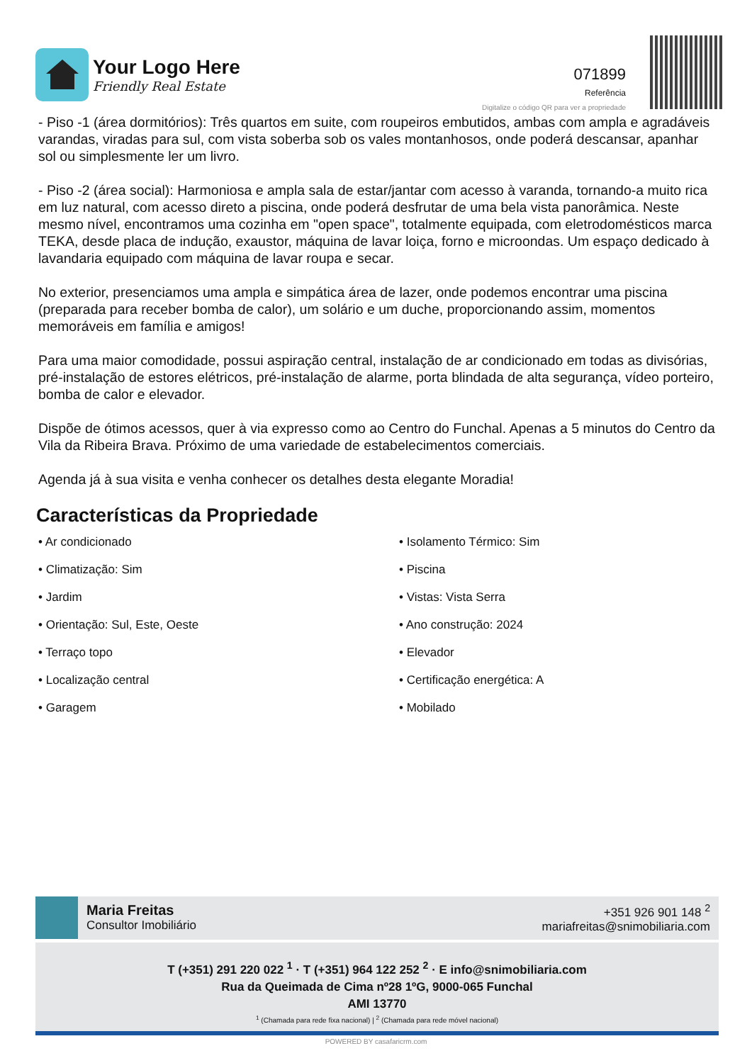Your Logo Here
Friendly Real Estate
071899
Referência
Digitalize o código QR para ver a propriedade
- Piso -1 (área dormitórios): Três quartos em suite, com roupeiros embutidos, ambas com ampla e agradáveis varandas, viradas para sul, com vista soberba sob os vales montanhosos, onde poderá descansar, apanhar sol ou simplesmente ler um livro.
- Piso -2 (área social): Harmoniosa e ampla sala de estar/jantar com acesso à varanda, tornando-a muito rica em luz natural, com acesso direto a piscina, onde poderá desfrutar de uma bela vista panorâmica. Neste mesmo nível, encontramos uma cozinha em "open space", totalmente equipada, com eletrodomésticos marca TEKA, desde placa de indução, exaustor, máquina de lavar loiça, forno e microondas. Um espaço dedicado à lavandaria equipado com máquina de lavar roupa e secar.
No exterior, presenciamos uma ampla e simpática área de lazer, onde podemos encontrar uma piscina (preparada para receber bomba de calor), um solário e um duche, proporcionando assim, momentos memoráveis em família e amigos!
Para uma maior comodidade, possui aspiração central, instalação de ar condicionado em todas as divisórias, pré-instalação de estores elétricos, pré-instalação de alarme, porta blindada de alta segurança, vídeo porteiro, bomba de calor e elevador.
Dispõe de ótimos acessos, quer à via expresso como ao Centro do Funchal. Apenas a 5 minutos do Centro da Vila da Ribeira Brava. Próximo de uma variedade de estabelecimentos comerciais.
Agenda já à sua visita e venha conhecer os detalhes desta elegante Moradia!
Características da Propriedade
• Ar condicionado
• Isolamento Térmico: Sim
• Climatização: Sim
• Piscina
• Jardim
• Vistas: Vista Serra
• Orientação: Sul, Este, Oeste
• Ano construção: 2024
• Terraço topo
• Elevador
• Localização central
• Certificação energética: A
• Garagem
• Mobilado
Maria Freitas
Consultor Imobiliário
+351 926 901 148 <sup>2</sup>
mariafreitas@snimobiliaria.com
T (+351) 291 220 022 <sup>1</sup> · T (+351) 964 122 252 <sup>2</sup> · E info@snimobiliaria.com
Rua da Queimada de Cima nº28 1ºG, 9000-065 Funchal
AMI 13770
<sup>1</sup> (Chamada para rede fixa nacional) | <sup>2</sup> (Chamada para rede móvel nacional)
POWERED BY casafaricrm.com